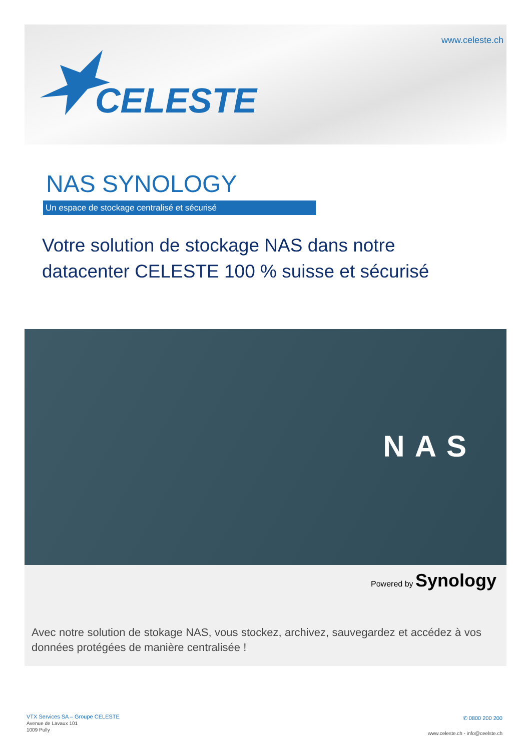www.celeste.ch
CELESTE
NAS SYNOLOGY
Un espace de stockage centralisé et sécurisé
Votre solution de stockage NAS dans notre
datacenter CELESTE 100 % suisse et sécurisé
NAS
Powered by Synology
Avec notre solution de stokage NAS, vous stockez, archivez, sauvegardez et accédez à vos données protégées de manière centralisée !
VTX Services SA – Groupe CELESTE
Avenue de Lavaux 101
1009 Pully
✆ 0800 200 200
www.celeste.ch - info@ceelste.ch